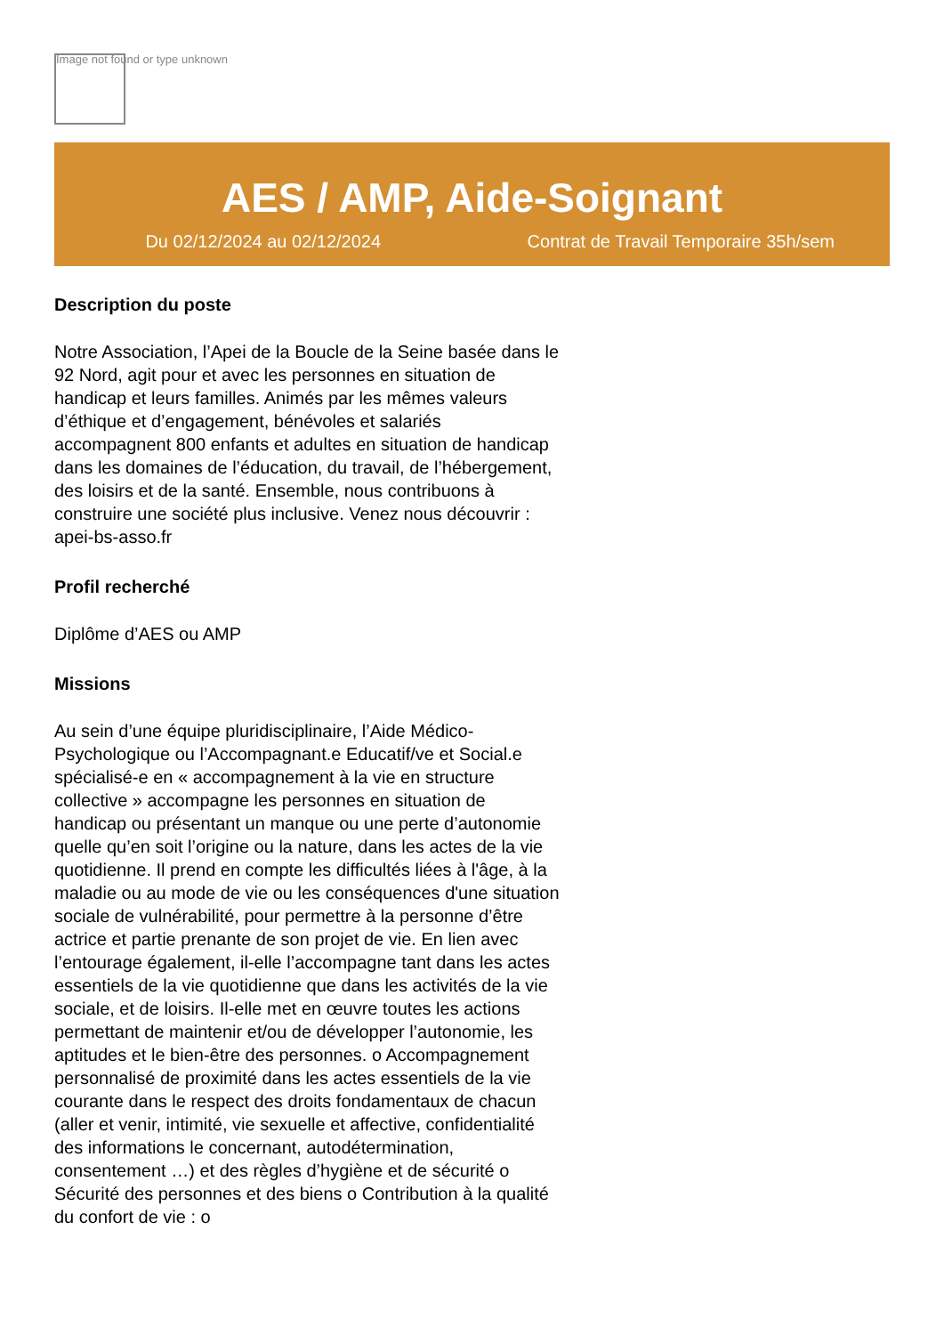Image not found or type unknown
AES / AMP, Aide-Soignant
Du 02/12/2024 au 02/12/2024 Contrat de Travail Temporaire 35h/sem
Description du poste
Notre Association, l’Apei de la Boucle de la Seine basée dans le 92 Nord, agit pour et avec les personnes en situation de handicap et leurs familles. Animés par les mêmes valeurs d’éthique et d’engagement, bénévoles et salariés accompagnent 800 enfants et adultes en situation de handicap dans les domaines de l’éducation, du travail, de l’hébergement, des loisirs et de la santé. Ensemble, nous contribuons à construire une société plus inclusive. Venez nous découvrir : apei-bs-asso.fr
Profil recherché
Diplôme d’AES ou AMP
Missions
Au sein d’une équipe pluridisciplinaire, l’Aide Médico-Psychologique ou l’Accompagnant.e Educatif/ve et Social.e spécialisé-e en « accompagnement à la vie en structure collective » accompagne les personnes en situation de handicap ou présentant un manque ou une perte d’autonomie quelle qu’en soit l’origine ou la nature, dans les actes de la vie quotidienne. Il prend en compte les difficultés liées à l'âge, à la maladie ou au mode de vie ou les conséquences d'une situation sociale de vulnérabilité, pour permettre à la personne d’être actrice et partie prenante de son projet de vie. En lien avec l’entourage également, il-elle l’accompagne tant dans les actes essentiels de la vie quotidienne que dans les activités de la vie sociale, et de loisirs. Il-elle met en œuvre toutes les actions permettant de maintenir et/ou de développer l’autonomie, les aptitudes et le bien-être des personnes. o Accompagnement personnalisé de proximité dans les actes essentiels de la vie courante dans le respect des droits fondamentaux de chacun (aller et venir, intimité, vie sexuelle et affective, confidentialité des informations le concernant, autodétermination, consentement …) et des règles d’hygiène et de sécurité o Sécurité des personnes et des biens o Contribution à la qualité du confort de vie : o